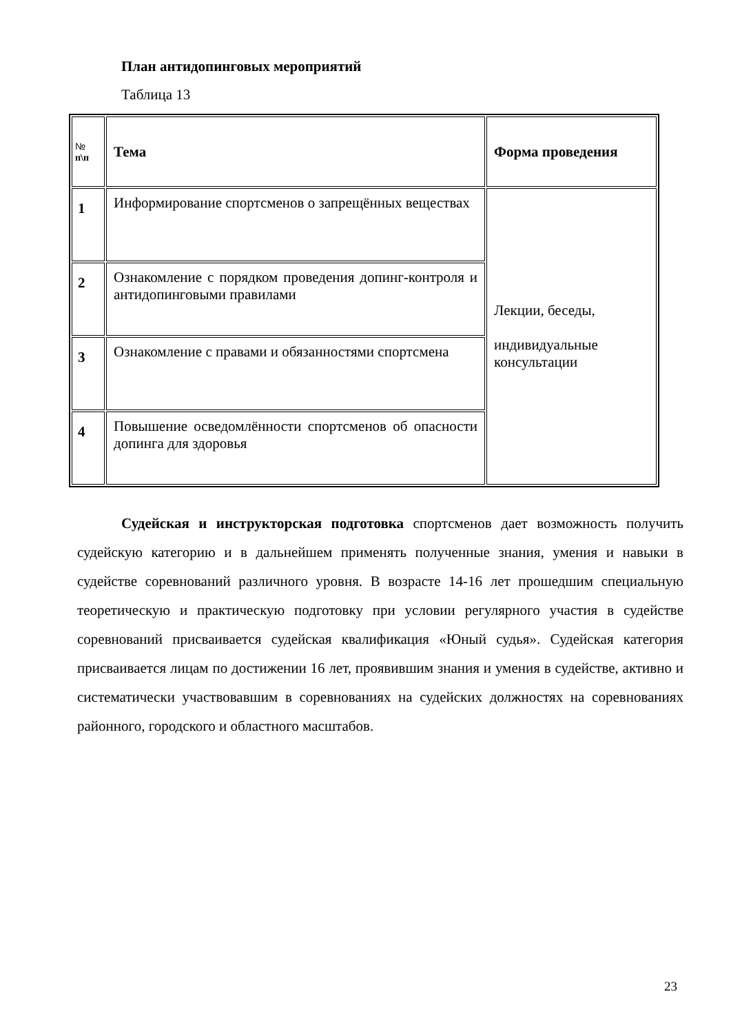План антидопинговых мероприятий
Таблица 13
| № п\п | Тема | Форма проведения |
| --- | --- | --- |
| 1 | Информирование спортсменов о запрещённых веществах | Лекции, беседы, индивидуальные консультации |
| 2 | Ознакомление с порядком проведения допинг-контроля и антидопинговыми правилами | |
| 3 | Ознакомление с правами и обязанностями спортсмена | |
| 4 | Повышение осведомлённости спортсменов об опасности допинга для здоровья | |
Судейская и инструкторская подготовка спортсменов дает возможность получить судейскую категорию и в дальнейшем применять полученные знания, умения и навыки в судействе соревнований различного уровня. В возрасте 14-16 лет прошедшим специальную теоретическую и практическую подготовку при условии регулярного участия в судействе соревнований присваивается судейская квалификация «Юный судья». Судейская категория присваивается лицам по достижении 16 лет, проявившим знания и умения в судействе, активно и систематически участвовавшим в соревнованиях на судейских должностях на соревнованиях районного, городского и областного масштабов.
23